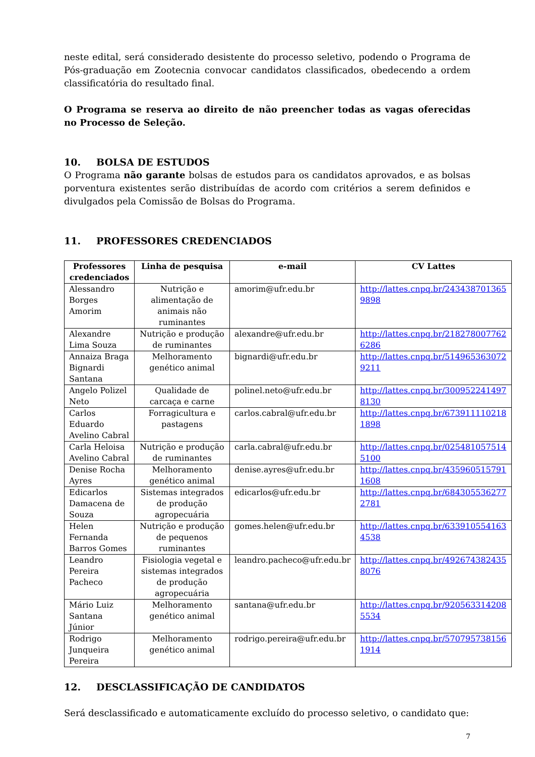neste edital, será considerado desistente do processo seletivo, podendo o Programa de Pós-graduação em Zootecnia convocar candidatos classificados, obedecendo a ordem classificatória do resultado final.
O Programa se reserva ao direito de não preencher todas as vagas oferecidas no Processo de Seleção.
10. BOLSA DE ESTUDOS
O Programa não garante bolsas de estudos para os candidatos aprovados, e as bolsas porventura existentes serão distribuídas de acordo com critérios a serem definidos e divulgados pela Comissão de Bolsas do Programa.
11. PROFESSORES CREDENCIADOS
| Professores credenciados | Linha de pesquisa | e-mail | CV Lattes |
| --- | --- | --- | --- |
| Alessandro Borges Amorim | Nutrição e alimentação de animais não ruminantes | amorim@ufr.edu.br | http://lattes.cnpq.br/2434387013659898 |
| Alexandre Lima Souza | Nutrição e produção de ruminantes | alexandre@ufr.edu.br | http://lattes.cnpq.br/2182780077626286 |
| Annaiza Braga Bignardi Santana | Melhoramento genético animal | bignardi@ufr.edu.br | http://lattes.cnpq.br/5149653630729211 |
| Angelo Polizel Neto | Qualidade de carcaça e carne | polinel.neto@ufr.edu.br | http://lattes.cnpq.br/3009522414978130 |
| Carlos Eduardo Avelino Cabral | Forragicultura e pastagens | carlos.cabral@ufr.edu.br | http://lattes.cnpq.br/6739111102181898 |
| Carla Heloisa Avelino Cabral | Nutrição e produção de ruminantes | carla.cabral@ufr.edu.br | http://lattes.cnpq.br/0254810575145100 |
| Denise Rocha Ayres | Melhoramento genético animal | denise.ayres@ufr.edu.br | http://lattes.cnpq.br/4359605157911608 |
| Edicarlos Damacena de Souza | Sistemas integrados de produção agropecuária | edicarlos@ufr.edu.br | http://lattes.cnpq.br/6843055362772781 |
| Helen Fernanda Barros Gomes | Nutrição e produção de pequenos ruminantes | gomes.helen@ufr.edu.br | http://lattes.cnpq.br/6339105541634538 |
| Leandro Pereira Pacheco | Fisiologia vegetal e sistemas integrados de produção agropecuária | leandro.pacheco@ufr.edu.br | http://lattes.cnpq.br/4926743824358076 |
| Mário Luiz Santana Júnior | Melhoramento genético animal | santana@ufr.edu.br | http://lattes.cnpq.br/9205633142085534 |
| Rodrigo Junqueira Pereira | Melhoramento genético animal | rodrigo.pereira@ufr.edu.br | http://lattes.cnpq.br/5707957381561914 |
12. DESCLASSIFICAÇÃO DE CANDIDATOS
Será desclassificado e automaticamente excluído do processo seletivo, o candidato que:
7